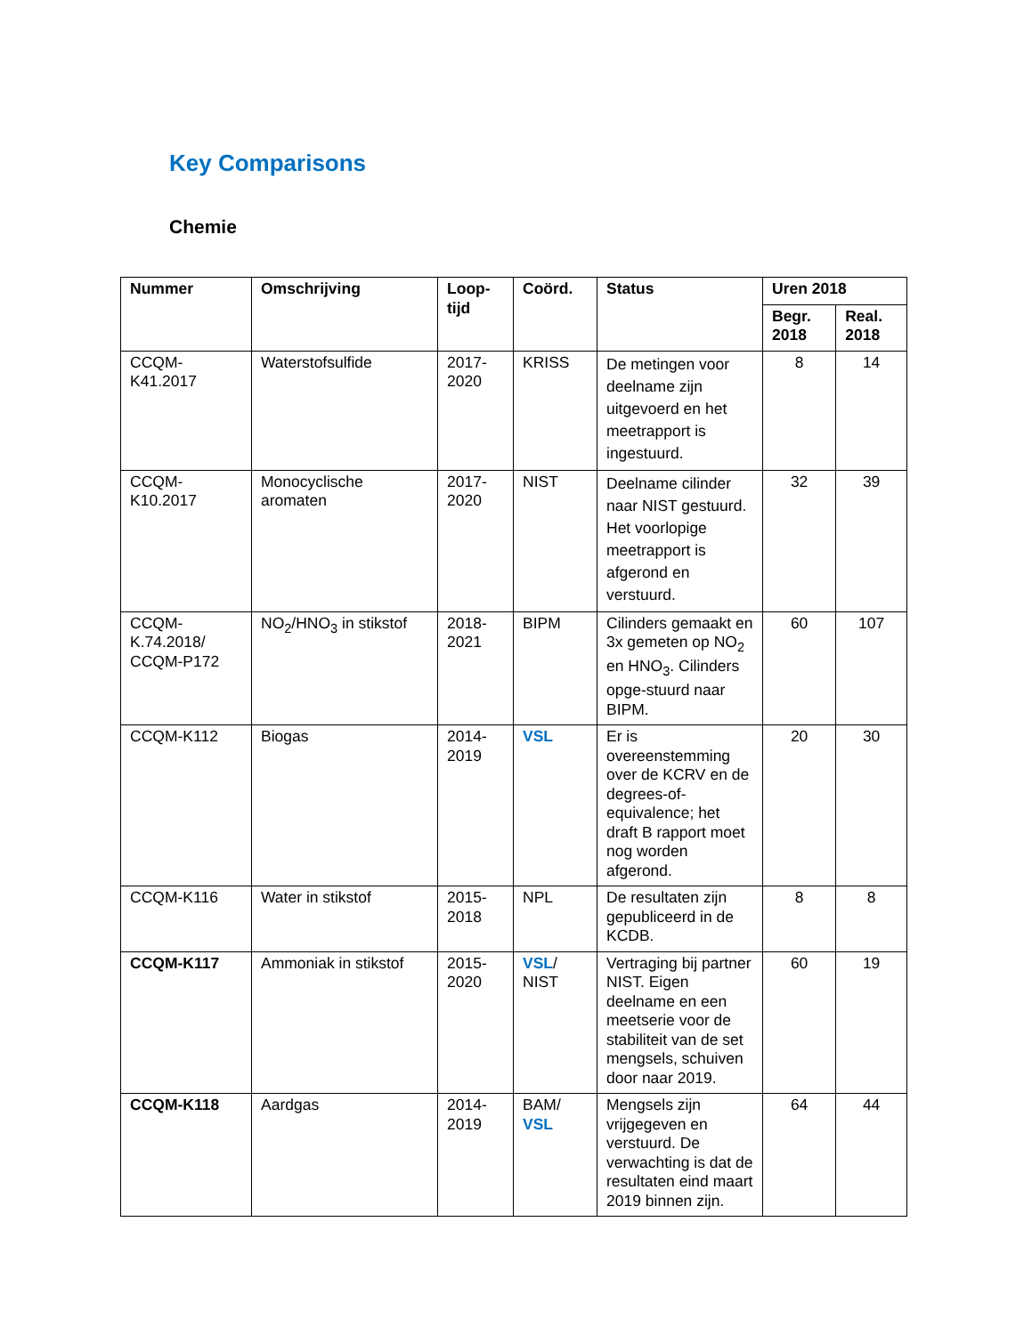Key Comparisons
Chemie
| Nummer | Omschrijving | Loop- tijd | Coörd. | Status | Uren 2018 | |
| --- | --- | --- | --- | --- | --- | --- |
| | | | | | Begr. 2018 | Real. 2018 |
| CCQM- K41.2017 | Waterstofsulfide | 2017- 2020 | KRISS | De metingen voor deelname zijn uitgevoerd en het meetrapport is ingestuurd. | 8 | 14 |
| CCQM- K10.2017 | Monocyclische aromaten | 2017- 2020 | NIST | Deelname cilinder naar NIST gestuurd. Het voorlopige meetrapport is afgerond en verstuurd. | 32 | 39 |
| CCQM- K.74.2018/ CCQM-P172 | NO<sub>2</sub>/HNO<sub>3</sub> in stikstof | 2018- 2021 | BIPM | Cilinders gemaakt en 3x gemeten op NO<sub>2</sub> en HNO<sub>3</sub>. Cilinders opge-stuurd naar BIPM. | 60 | 107 |
| CCQM-K112 | Biogas | 2014- 2019 | VSL | Er is overeenstemming over de KCRV en de degrees-of-equivalence; het draft B rapport moet nog worden afgerond. | 20 | 30 |
| CCQM-K116 | Water in stikstof | 2015- 2018 | NPL | De resultaten zijn gepubliceerd in de KCDB. | 8 | 8 |
| CCQM-K117 | Ammoniak in stikstof | 2015- 2020 | VSL / NIST | Vertraging bij partner NIST. Eigen deelname en een meetserie voor de stabiliteit van de set mengsels, schuiven door naar 2019. | 60 | 19 |
| CCQM-K118 | Aardgas | 2014- 2019 | BAM/ VSL | Mengsels zijn vrijgegeven en verstuurd. De verwachting is dat de resultaten eind maart 2019 binnen zijn. | 64 | 44 |